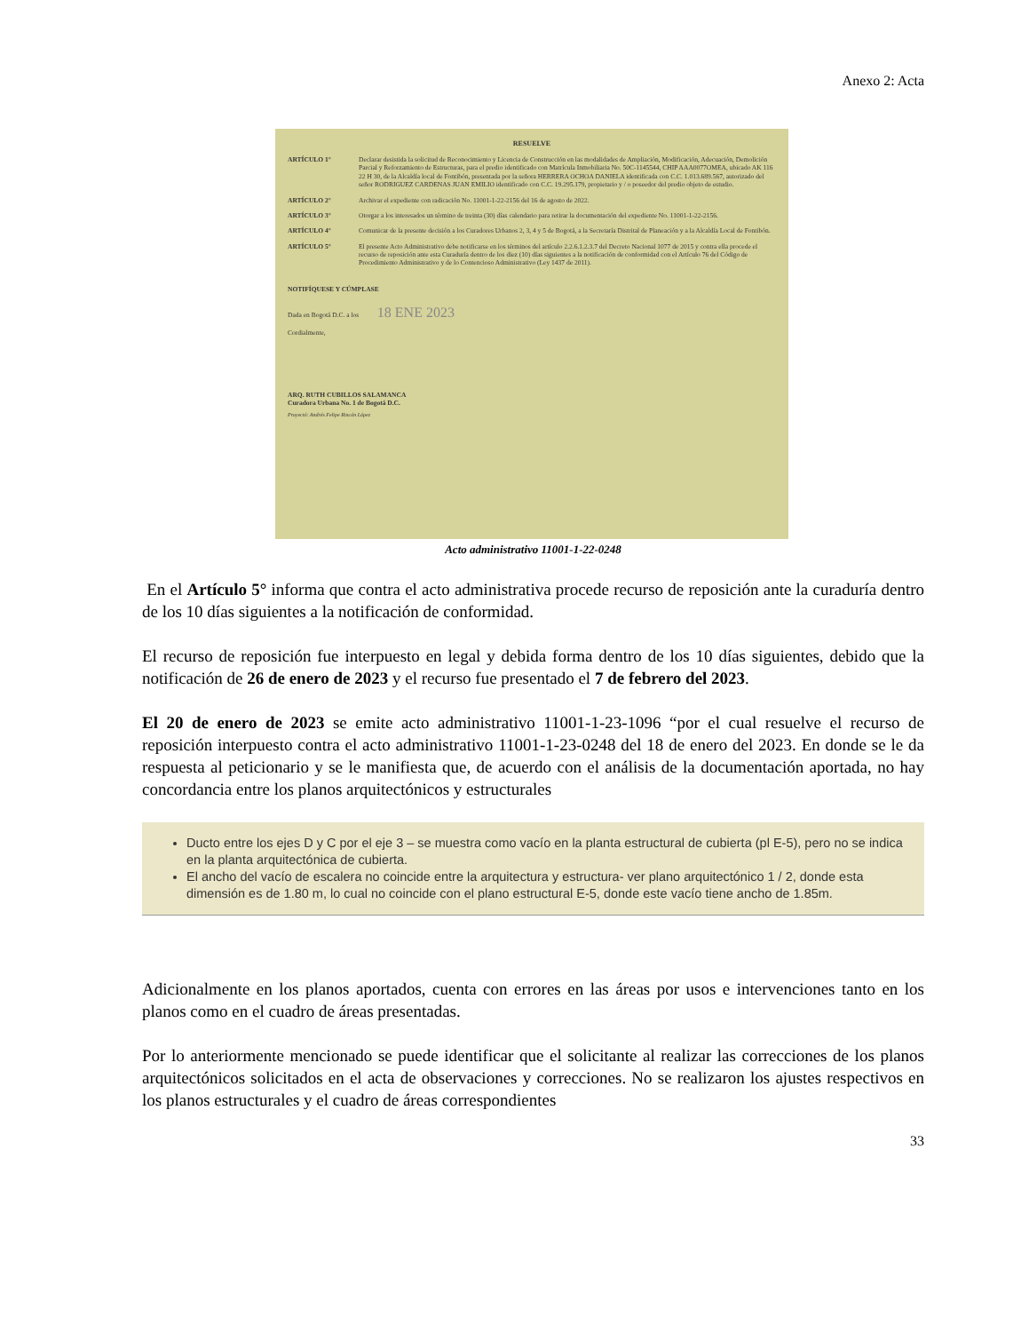Anexo 2: Acta
RESUELVE
ARTÍCULO 1° Declarar desistida la solicitud de Reconocimiento y Licencia de Construcción en las modalidades de Ampliación, Modificación, Adecuación, Demolición Parcial y Reforzamiento de Estructuras, para el predio identificado con Matrícula Inmobiliaria No. 50C-1145544, CHIP AAA0077OMEA, ubicado AK 116 22 H 30, de la Alcaldía local de Fontibón, presentada por la señora HERRERA OCHOA DANIELA identificada con C.C. 1.013.689.567, autorizado del señor RODRIGUEZ CARDENAS JUAN EMILIO identificado con C.C. 19.295.179, propietario y / o poseedor del predio objeto de estudio.
ARTÍCULO 2° Archivar el expediente con radicación No. 11001-1-22-2156 del 16 de agosto de 2022.
ARTÍCULO 3° Otorgar a los interesados un término de treinta (30) días calendario para retirar la documentación del expediente No. 11001-1-22-2156.
ARTÍCULO 4° Comunicar de la presente decisión a los Curadores Urbanos 2, 3, 4 y 5 de Bogotá, a la Secretaría Distrital de Planeación y a la Alcaldía Local de Fontibón.
ARTÍCULO 5° El presente Acto Administrativo debe notificarse en los términos del artículo 2.2.6.1.2.3.7 del Decreto Nacional 1077 de 2015 y contra ella procede el recurso de reposición ante esta Curaduría dentro de los diez (10) días siguientes a la notificación de conformidad con el Artículo 76 del Código de Procedimiento Administrativo y de lo Contencioso Administrativo (Ley 1437 de 2011).
NOTIFÍQUESE Y CÚMPLASE
Dada en Bogotá D.C. a los 18 ENE 2023
Cordialmente,
ARQ. RUTH CUBILLOS SALAMANCA
Curadora Urbana No. 1 de Bogotá D.C.
Proyectó: Andrés Felipe Rincón López
Acto administrativo 11001-1-22-0248
En el Artículo 5° informa que contra el acto administrativa procede recurso de reposición ante la curaduría dentro de los 10 días siguientes a la notificación de conformidad.
El recurso de reposición fue interpuesto en legal y debida forma dentro de los 10 días siguientes, debido que la notificación de 26 de enero de 2023 y el recurso fue presentado el 7 de febrero del 2023.
El 20 de enero de 2023 se emite acto administrativo 11001-1-23-1096 “por el cual resuelve el recurso de reposición interpuesto contra el acto administrativo 11001-1-23-0248 del 18 de enero del 2023. En donde se le da respuesta al peticionario y se le manifiesta que, de acuerdo con el análisis de la documentación aportada, no hay concordancia entre los planos arquitectónicos y estructurales
Ducto entre los ejes D y C por el eje 3 – se muestra como vacío en la planta estructural de cubierta (pl E-5), pero no se indica en la planta arquitectónica de cubierta.
El ancho del vacío de escalera no coincide entre la arquitectura y estructura- ver plano arquitectónico 1 / 2, donde esta dimensión es de 1.80 m, lo cual no coincide con el plano estructural E-5, donde este vacío tiene ancho de 1.85m.
Adicionalmente en los planos aportados, cuenta con errores en las áreas por usos e intervenciones tanto en los planos como en el cuadro de áreas presentadas.
Por lo anteriormente mencionado se puede identificar que el solicitante al realizar las correcciones de los planos arquitectónicos solicitados en el acta de observaciones y correcciones. No se realizaron los ajustes respectivos en los planos estructurales y el cuadro de áreas correspondientes
33